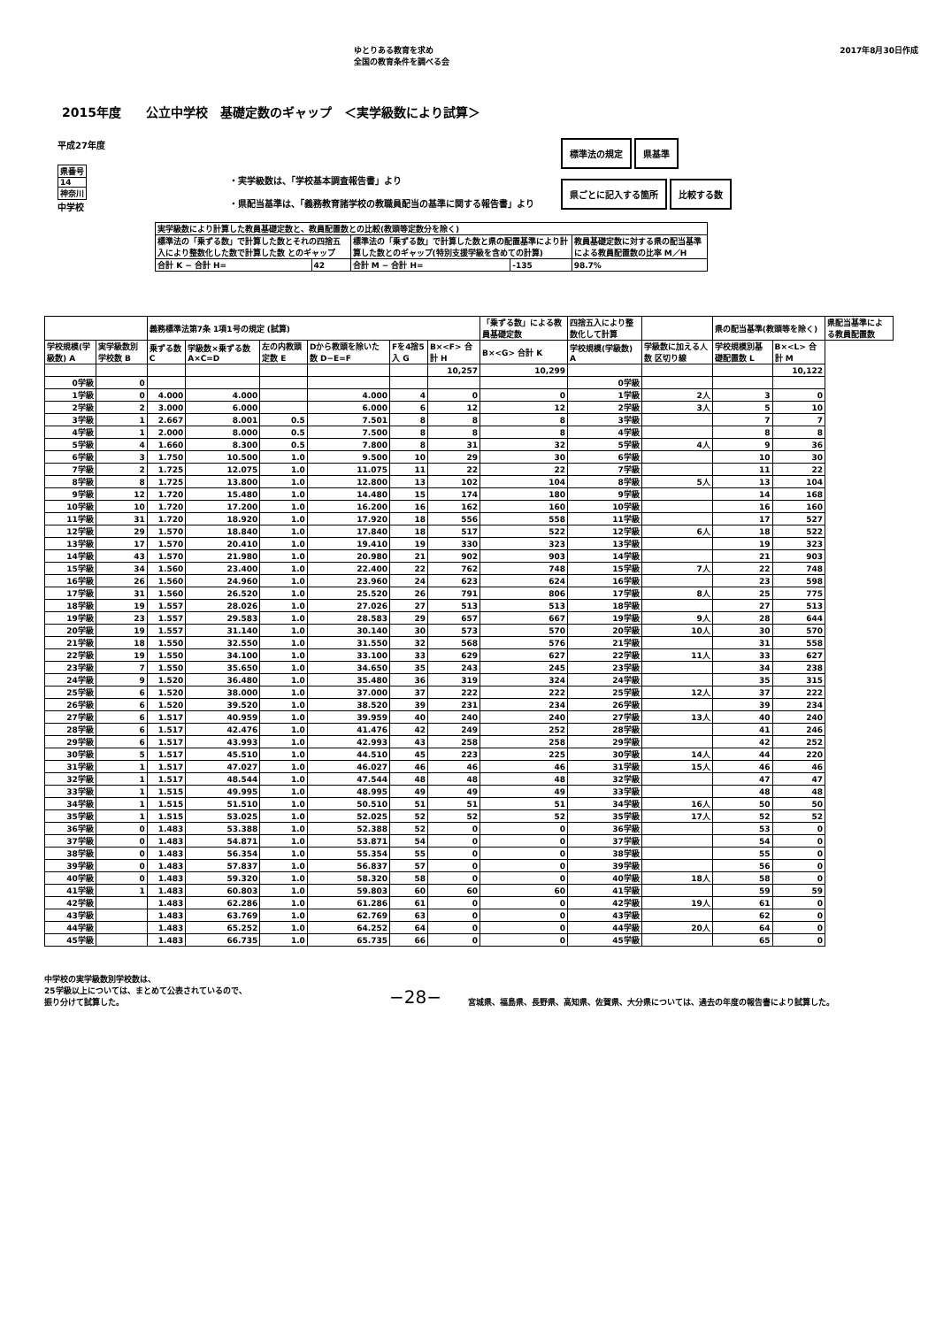ゆとりある教育を求め
全国の教育条件を調べる会
2017年8月30日作成
2015年度　　公立中学校　基礎定数のギャップ　＜実学級数により試算＞
平成27年度
| 県番号 |
| 14 |
| 神奈川 |
中学校
・実学級数は、「学校基本調査報告書」より
・県配当基準は、「義務教育諸学校の教職員配当の基準に関する報告書」より
標準法の規定 県基準
県ごとに記入する箇所 比較する数
| 実学級数により計算した教員基礎定数と、教員配置数との比較(教頭等定数分を除く) | | | | |
| 標準法の「乗ずる数」で計算した数とそれの四捨五入により整数化した数で計算した数 とのギャップ | | 標準法の「乗ずる数」で計算した数と県の配置基準により計算した数とのギャップ(特別支援学級を含めての計算) | | 教員基礎定数に対する県の配当基準による教員配置数の比率 M／H |
| 合計 K − 合計 H= | 42 | 合計 M − 合計 H= | -135 | 98.7% |
| | | 義務標準法第7条 1項1号の規定 (試算) | | | | | | 「乗ずる数」による教員基礎定数 | 四捨五入により整数化して計算 | | 県の配当基準(教頭等を除く) | | 県配当基準による教員配置数 |
| --- | --- | --- | --- | --- | --- | --- | --- | --- | --- | --- | --- | --- | --- |
| 学校規模(学級数) A | 実学級数別学校数 B | 乗ずる数 C | 学級数×乗ずる数 A×C=D | 左の内教頭定数 E | Dから教頭を除いた数 D−E=F | Fを4捨5入 G | B×<F> 合計 H | B×<G> 合計 K | 学校規模(学級数) A | 学級数に加える人数 区切り線 | 学校規模別基礎配置数 L | B×<L> 合計 M | |
| | | | | | | | 10,257 | 10,299 | | | | 10,122 | |
| 0学級 | 0 | | | | | | | | 0学級 | | | | |
| 1学級 | 0 | 4.000 | 4.000 | | 4.000 | 4 | 0 | 0 | 1学級 | 2人 | 3 | 0 | |
| 2学級 | 2 | 3.000 | 6.000 | | 6.000 | 6 | 12 | 12 | 2学級 | 3人 | 5 | 10 | |
| 3学級 | 1 | 2.667 | 8.001 | 0.5 | 7.501 | 8 | 8 | 8 | 3学級 | | 7 | 7 | |
| 4学級 | 1 | 2.000 | 8.000 | 0.5 | 7.500 | 8 | 8 | 8 | 4学級 | | 8 | 8 | |
| 5学級 | 4 | 1.660 | 8.300 | 0.5 | 7.800 | 8 | 31 | 32 | 5学級 | 4人 | 9 | 36 | |
| 6学級 | 3 | 1.750 | 10.500 | 1.0 | 9.500 | 10 | 29 | 30 | 6学級 | | 10 | 30 | |
| 7学級 | 2 | 1.725 | 12.075 | 1.0 | 11.075 | 11 | 22 | 22 | 7学級 | | 11 | 22 | |
| 8学級 | 8 | 1.725 | 13.800 | 1.0 | 12.800 | 13 | 102 | 104 | 8学級 | 5人 | 13 | 104 | |
| 9学級 | 12 | 1.720 | 15.480 | 1.0 | 14.480 | 15 | 174 | 180 | 9学級 | | 14 | 168 | |
| 10学級 | 10 | 1.720 | 17.200 | 1.0 | 16.200 | 16 | 162 | 160 | 10学級 | | 16 | 160 | |
| 11学級 | 31 | 1.720 | 18.920 | 1.0 | 17.920 | 18 | 556 | 558 | 11学級 | | 17 | 527 | |
| 12学級 | 29 | 1.570 | 18.840 | 1.0 | 17.840 | 18 | 517 | 522 | 12学級 | 6人 | 18 | 522 | |
| 13学級 | 17 | 1.570 | 20.410 | 1.0 | 19.410 | 19 | 330 | 323 | 13学級 | | 19 | 323 | |
| 14学級 | 43 | 1.570 | 21.980 | 1.0 | 20.980 | 21 | 902 | 903 | 14学級 | | 21 | 903 | |
| 15学級 | 34 | 1.560 | 23.400 | 1.0 | 22.400 | 22 | 762 | 748 | 15学級 | 7人 | 22 | 748 | |
| 16学級 | 26 | 1.560 | 24.960 | 1.0 | 23.960 | 24 | 623 | 624 | 16学級 | | 23 | 598 | |
| 17学級 | 31 | 1.560 | 26.520 | 1.0 | 25.520 | 26 | 791 | 806 | 17学級 | 8人 | 25 | 775 | |
| 18学級 | 19 | 1.557 | 28.026 | 1.0 | 27.026 | 27 | 513 | 513 | 18学級 | | 27 | 513 | |
| 19学級 | 23 | 1.557 | 29.583 | 1.0 | 28.583 | 29 | 657 | 667 | 19学級 | 9人 | 28 | 644 | |
| 20学級 | 19 | 1.557 | 31.140 | 1.0 | 30.140 | 30 | 573 | 570 | 20学級 | 10人 | 30 | 570 | |
| 21学級 | 18 | 1.550 | 32.550 | 1.0 | 31.550 | 32 | 568 | 576 | 21学級 | | 31 | 558 | |
| 22学級 | 19 | 1.550 | 34.100 | 1.0 | 33.100 | 33 | 629 | 627 | 22学級 | 11人 | 33 | 627 | |
| 23学級 | 7 | 1.550 | 35.650 | 1.0 | 34.650 | 35 | 243 | 245 | 23学級 | | 34 | 238 | |
| 24学級 | 9 | 1.520 | 36.480 | 1.0 | 35.480 | 36 | 319 | 324 | 24学級 | | 35 | 315 | |
| 25学級 | 6 | 1.520 | 38.000 | 1.0 | 37.000 | 37 | 222 | 222 | 25学級 | 12人 | 37 | 222 | |
| 26学級 | 6 | 1.520 | 39.520 | 1.0 | 38.520 | 39 | 231 | 234 | 26学級 | | 39 | 234 | |
| 27学級 | 6 | 1.517 | 40.959 | 1.0 | 39.959 | 40 | 240 | 240 | 27学級 | 13人 | 40 | 240 | |
| 28学級 | 6 | 1.517 | 42.476 | 1.0 | 41.476 | 42 | 249 | 252 | 28学級 | | 41 | 246 | |
| 29学級 | 6 | 1.517 | 43.993 | 1.0 | 42.993 | 43 | 258 | 258 | 29学級 | | 42 | 252 | |
| 30学級 | 5 | 1.517 | 45.510 | 1.0 | 44.510 | 45 | 223 | 225 | 30学級 | 14人 | 44 | 220 | |
| 31学級 | 1 | 1.517 | 47.027 | 1.0 | 46.027 | 46 | 46 | 46 | 31学級 | 15人 | 46 | 46 | |
| 32学級 | 1 | 1.517 | 48.544 | 1.0 | 47.544 | 48 | 48 | 48 | 32学級 | | 47 | 47 | |
| 33学級 | 1 | 1.515 | 49.995 | 1.0 | 48.995 | 49 | 49 | 49 | 33学級 | | 48 | 48 | |
| 34学級 | 1 | 1.515 | 51.510 | 1.0 | 50.510 | 51 | 51 | 51 | 34学級 | 16人 | 50 | 50 | |
| 35学級 | 1 | 1.515 | 53.025 | 1.0 | 52.025 | 52 | 52 | 52 | 35学級 | 17人 | 52 | 52 | |
| 36学級 | 0 | 1.483 | 53.388 | 1.0 | 52.388 | 52 | 0 | 0 | 36学級 | | 53 | 0 | |
| 37学級 | 0 | 1.483 | 54.871 | 1.0 | 53.871 | 54 | 0 | 0 | 37学級 | | 54 | 0 | |
| 38学級 | 0 | 1.483 | 56.354 | 1.0 | 55.354 | 55 | 0 | 0 | 38学級 | | 55 | 0 | |
| 39学級 | 0 | 1.483 | 57.837 | 1.0 | 56.837 | 57 | 0 | 0 | 39学級 | | 56 | 0 | |
| 40学級 | 0 | 1.483 | 59.320 | 1.0 | 58.320 | 58 | 0 | 0 | 40学級 | 18人 | 58 | 0 | |
| 41学級 | 1 | 1.483 | 60.803 | 1.0 | 59.803 | 60 | 60 | 60 | 41学級 | | 59 | 59 | |
| 42学級 | | 1.483 | 62.286 | 1.0 | 61.286 | 61 | 0 | 0 | 42学級 | 19人 | 61 | 0 | |
| 43学級 | | 1.483 | 63.769 | 1.0 | 62.769 | 63 | 0 | 0 | 43学級 | | 62 | 0 | |
| 44学級 | | 1.483 | 65.252 | 1.0 | 64.252 | 64 | 0 | 0 | 44学級 | 20人 | 64 | 0 | |
| 45学級 | | 1.483 | 66.735 | 1.0 | 65.735 | 66 | 0 | 0 | 45学級 | | 65 | 0 | |
中学校の実学級数別学校数は、
25学級以上については、まとめて公表されているので、
振り分けて試算した。
−28−
宮城県、福島県、長野県、高知県、佐賀県、大分県については、過去の年度の報告書により試算した。